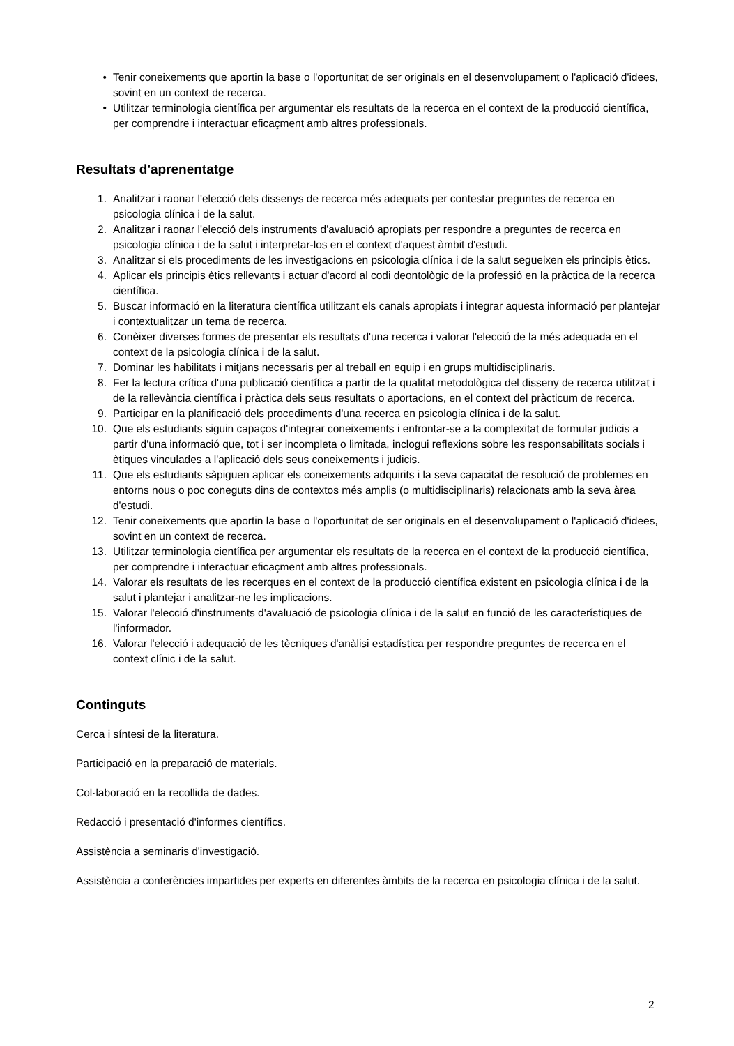• Tenir coneixements que aportin la base o l'oportunitat de ser originals en el desenvolupament o l'aplicació d'idees, sovint en un context de recerca.
• Utilitzar terminologia científica per argumentar els resultats de la recerca en el context de la producció científica, per comprendre i interactuar eficaçment amb altres professionals.
Resultats d'aprenentatge
1. Analitzar i raonar l'elecció dels dissenys de recerca més adequats per contestar preguntes de recerca en psicologia clínica i de la salut.
2. Analitzar i raonar l'elecció dels instruments d'avaluació apropiats per respondre a preguntes de recerca en psicologia clínica i de la salut i interpretar-los en el context d'aquest àmbit d'estudi.
3. Analitzar si els procediments de les investigacions en psicologia clínica i de la salut segueixen els principis ètics.
4. Aplicar els principis ètics rellevants i actuar d'acord al codi deontològic de la professió en la pràctica de la recerca científica.
5. Buscar informació en la literatura científica utilitzant els canals apropiats i integrar aquesta informació per plantejar i contextualitzar un tema de recerca.
6. Conèixer diverses formes de presentar els resultats d'una recerca i valorar l'elecció de la més adequada en el context de la psicologia clínica i de la salut.
7. Dominar les habilitats i mitjans necessaris per al treball en equip i en grups multidisciplinaris.
8. Fer la lectura crítica d'una publicació científica a partir de la qualitat metodològica del disseny de recerca utilitzat i de la rellevància científica i pràctica dels seus resultats o aportacions, en el context del pràcticum de recerca.
9. Participar en la planificació dels procediments d'una recerca en psicologia clínica i de la salut.
10. Que els estudiants siguin capaços d'integrar coneixements i enfrontar-se a la complexitat de formular judicis a partir d'una informació que, tot i ser incompleta o limitada, inclogui reflexions sobre les responsabilitats socials i ètiques vinculades a l'aplicació dels seus coneixements i judicis.
11. Que els estudiants sàpiguen aplicar els coneixements adquirits i la seva capacitat de resolució de problemes en entorns nous o poc coneguts dins de contextos més amplis (o multidisciplinaris) relacionats amb la seva àrea d'estudi.
12. Tenir coneixements que aportin la base o l'oportunitat de ser originals en el desenvolupament o l'aplicació d'idees, sovint en un context de recerca.
13. Utilitzar terminologia científica per argumentar els resultats de la recerca en el context de la producció científica, per comprendre i interactuar eficaçment amb altres professionals.
14. Valorar els resultats de les recerques en el context de la producció científica existent en psicologia clínica i de la salut i plantejar i analitzar-ne les implicacions.
15. Valorar l'elecció d'instruments d'avaluació de psicologia clínica i de la salut en funció de les característiques de l'informador.
16. Valorar l'elecció i adequació de les tècniques d'anàlisi estadística per respondre preguntes de recerca en el context clínic i de la salut.
Continguts
Cerca i síntesi de la literatura.
Participació en la preparació de materials.
Col·laboració en la recollida de dades.
Redacció i presentació d'informes científics.
Assistència a seminaris d'investigació.
Assistència a conferències impartides per experts en diferentes àmbits de la recerca en psicologia clínica i de la salut.
2